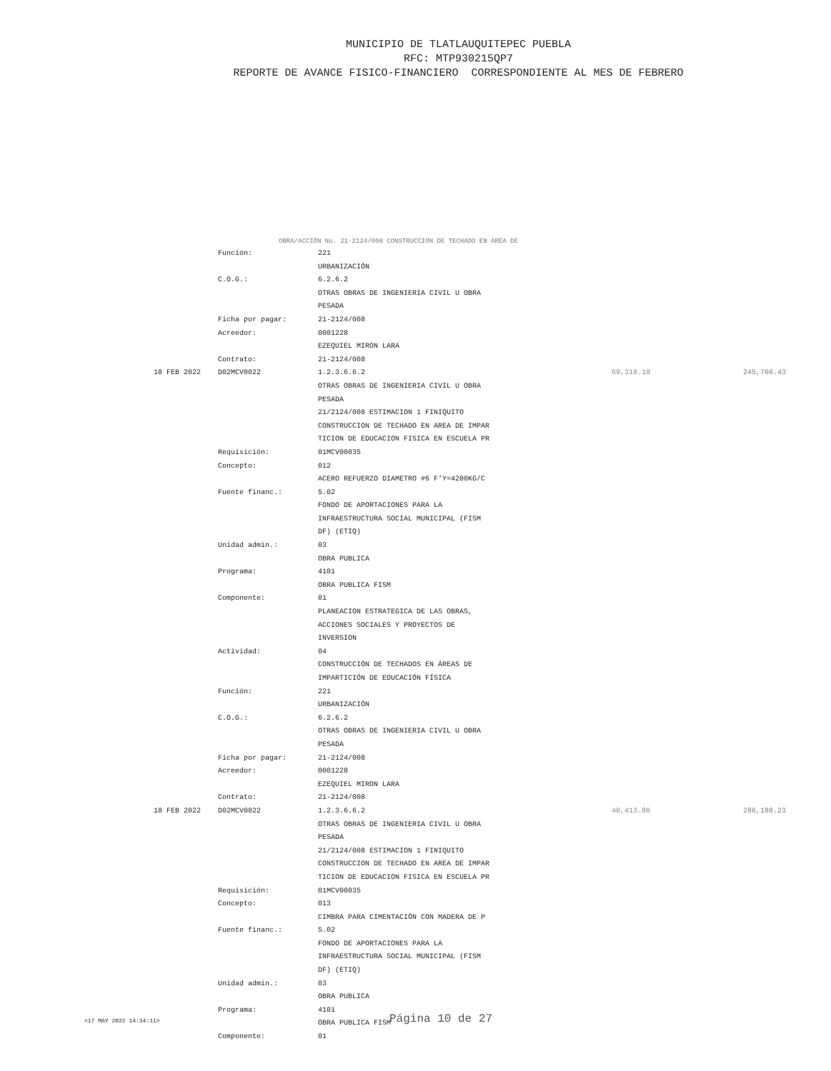MUNICIPIO DE TLATLAUQUITEPEC PUEBLA
RFC: MTP930215QP7
REPORTE DE AVANCE FISICO-FINANCIERO CORRESPONDIENTE AL MES DE FEBRERO
OBRA/ACCIÓN No. 21-2124/008 CONSTRUCCION DE TECHADO EN AREA DE
| | Función: | 221 | | |
| | | URBANIZACIÓN | | |
| | C.O.G.: | 6.2.6.2 | | |
| | | OTRAS OBRAS DE INGENIERIA CIVIL U OBRA | | |
| | | PESADA | | |
| | Ficha por pagar: | 21-2124/008 | | |
| | Acreedor: | 0001228 | | |
| | | EZEQUIEL MIRON LARA | | |
| | Contrato: | 21-2124/008 | | |
| 18 FEB 2022 | D02MCV0022 | 1.2.3.6.6.2 | 69,318.18 | 245,766.43 |
| | | OTRAS OBRAS DE INGENIERIA CIVIL U OBRA | | |
| | | PESADA | | |
| | | 21/2124/008 ESTIMACION 1 FINIQUITO | | |
| | | CONSTRUCCION DE TECHADO EN AREA DE IMPAR | | |
| | | TICION DE EDUCACION FISICA EN ESCUELA PR | | |
| | Requisición: | 01MCV00035 | | |
| | Concepto: | 012 | | |
| | | ACERO REFUERZO DIAMETRO #6 F'Y=4200KG/C | | |
| | Fuente financ.: | 5.02 | | |
| | | FONDO DE APORTACIONES PARA LA | | |
| | | INFRAESTRUCTURA SOCIAL MUNICIPAL (FISM | | |
| | | DF) (ETIQ) | | |
| | Unidad admin.: | 03 | | |
| | | OBRA PUBLICA | | |
| | Programa: | 4101 | | |
| | | OBRA PUBLICA FISM | | |
| | Componente: | 01 | | |
| | | PLANEACION ESTRATEGICA DE LAS OBRAS, | | |
| | | ACCIONES SOCIALES Y PROYECTOS DE | | |
| | | INVERSION | | |
| | Actividad: | 04 | | |
| | | CONSTRUCCIÓN DE TECHADOS EN ÁREAS DE | | |
| | | IMPARTICIÓN DE EDUCACIÓN FÍSICA | | |
| | Función: | 221 | | |
| | | URBANIZACIÓN | | |
| | C.O.G.: | 6.2.6.2 | | |
| | | OTRAS OBRAS DE INGENIERIA CIVIL U OBRA | | |
| | | PESADA | | |
| | Ficha por pagar: | 21-2124/008 | | |
| | Acreedor: | 0001228 | | |
| | | EZEQUIEL MIRON LARA | | |
| | Contrato: | 21-2124/008 | | |
| 18 FEB 2022 | D02MCV0022 | 1.2.3.6.6.2 | 40,413.80 | 286,180.23 |
| | | OTRAS OBRAS DE INGENIERIA CIVIL U OBRA | | |
| | | PESADA | | |
| | | 21/2124/008 ESTIMACION 1 FINIQUITO | | |
| | | CONSTRUCCION DE TECHADO EN AREA DE IMPAR | | |
| | | TICION DE EDUCACION FISICA EN ESCUELA PR | | |
| | Requisición: | 01MCV00035 | | |
| | Concepto: | 013 | | |
| | | CIMBRA PARA CIMENTACIÓN CON MADERA DE P | | |
| | Fuente financ.: | 5.02 | | |
| | | FONDO DE APORTACIONES PARA LA | | |
| | | INFRAESTRUCTURA SOCIAL MUNICIPAL (FISM | | |
| | | DF) (ETIQ) | | |
| | Unidad admin.: | 03 | | |
| | | OBRA PUBLICA | | |
| | Programa: | 4101 | | |
| | | OBRA PUBLICA FISM | | |
| | Componente: | 01 | | |
<17 MAY 2022 14:34:11> Página 10 de 27